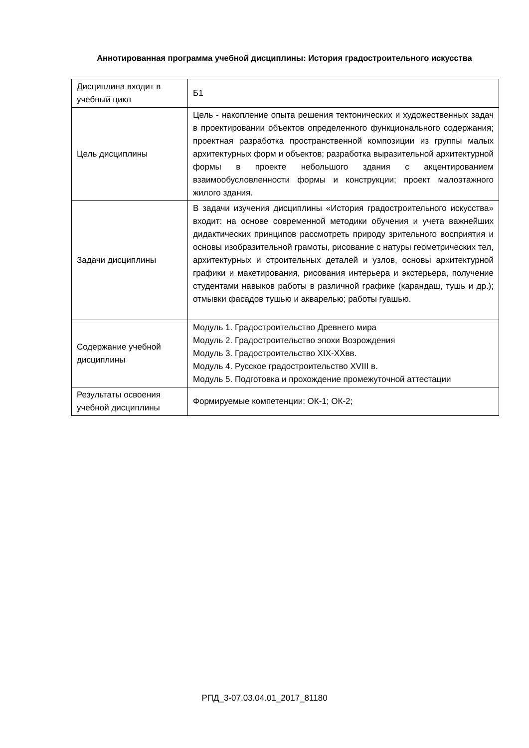Аннотированная программа учебной дисциплины: История градостроительного искусства
| Дисциплина входит в учебный цикл | Б1 |
| Цель дисциплины | Цель - накопление опыта решения тектонических и художественных задач в проектировании объектов определенного функционального содержания; проектная разработка пространственной композиции из группы малых архитектурных форм и объектов; разработка выразительной архитектурной формы в проекте небольшого здания с акцентированием взаимообусловленности формы и конструкции; проект малоэтажного жилого здания. |
| Задачи дисциплины | В задачи изучения дисциплины «История градостроительного искусства» входит: на основе современной методики обучения и учета важнейших дидактических принципов рассмотреть природу зрительного восприятия и основы изобразительной грамоты, рисование с натуры геометрических тел, архитектурных и строительных деталей и узлов, основы архитектурной графики и макетирования, рисования интерьера и экстерьера, получение студентами навыков работы в различной графике (карандаш, тушь и др.); отмывки фасадов тушью и акварелью; работы гуашью. |
| Содержание учебной дисциплины | Модуль 1. Градостроительство Древнего мира Модуль 2. Градостроительство эпохи Возрождения Модуль 3. Градостроительство XIX-XXвв. Модуль 4. Русское градостроительство XVIII в. Модуль 5. Подготовка и прохождение промежуточной аттестации |
| Результаты освоения учебной дисциплины | Формируемые компетенции: ОК-1; ОК-2; |
РПД_3-07.03.04.01_2017_81180